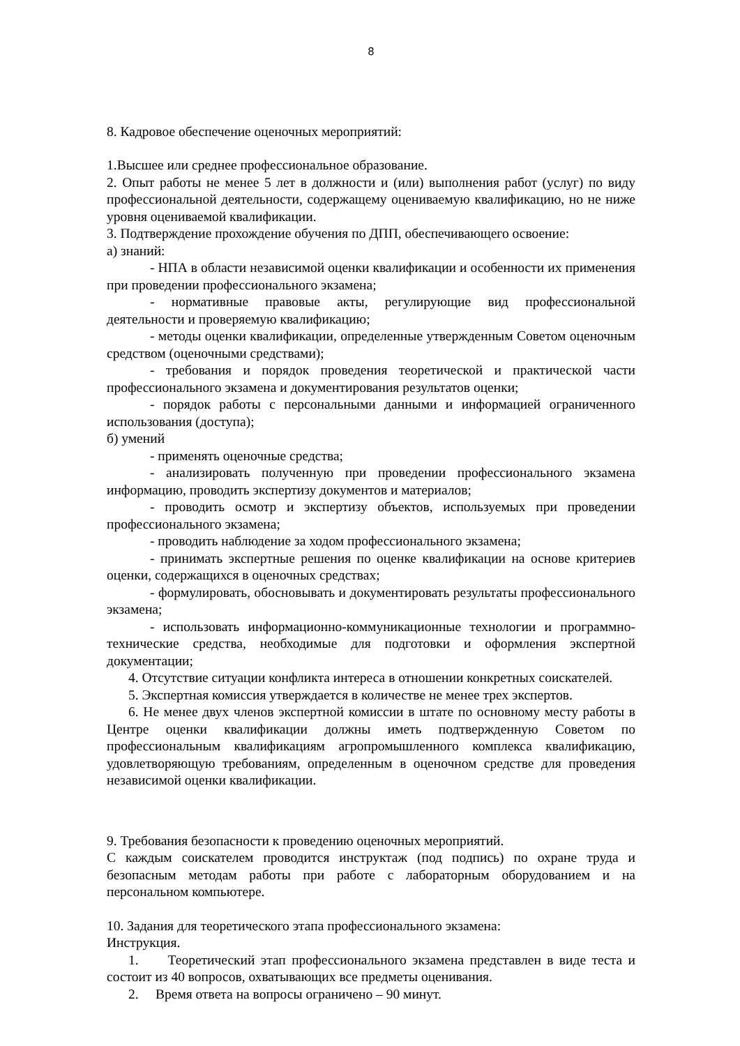8
8. Кадровое обеспечение оценочных мероприятий:
1.Высшее или среднее профессиональное образование.
2. Опыт работы не менее 5 лет в должности и (или) выполнения работ (услуг) по виду профессиональной деятельности, содержащему оцениваемую квалификацию, но не ниже уровня оцениваемой квалификации.
3. Подтверждение прохождение обучения по ДПП, обеспечивающего освоение:
а) знаний:
- НПА в области независимой оценки квалификации и особенности их применения при проведении профессионального экзамена;
- нормативные правовые акты, регулирующие вид профессиональной деятельности и проверяемую квалификацию;
- методы оценки квалификации, определенные утвержденным Советом оценочным средством (оценочными средствами);
- требования и порядок проведения теоретической и практической части профессионального экзамена и документирования результатов оценки;
- порядок работы с персональными данными и информацией ограниченного использования (доступа);
б) умений
- применять оценочные средства;
- анализировать полученную при проведении профессионального экзамена информацию, проводить экспертизу документов и материалов;
- проводить осмотр и экспертизу объектов, используемых при проведении профессионального экзамена;
- проводить наблюдение за ходом профессионального экзамена;
- принимать экспертные решения по оценке квалификации на основе критериев оценки, содержащихся в оценочных средствах;
- формулировать, обосновывать и документировать результаты профессионального экзамена;
- использовать информационно-коммуникационные технологии и программно-технические средства, необходимые для подготовки и оформления экспертной документации;
4. Отсутствие ситуации конфликта интереса в отношении конкретных соискателей.
5. Экспертная комиссия утверждается в количестве не менее трех экспертов.
6. Не менее двух членов экспертной комиссии в штате по основному месту работы в Центре оценки квалификации должны иметь подтвержденную Советом по профессиональным квалификациям агропромышленного комплекса квалификацию, удовлетворяющую требованиям, определенным в оценочном средстве для проведения независимой оценки квалификации.
9. Требования безопасности к проведению оценочных мероприятий.
С каждым соискателем проводится инструктаж (под подпись) по охране труда и безопасным методам работы при работе с лабораторным оборудованием и на персональном компьютере.
10. Задания для теоретического этапа профессионального экзамена:
Инструкция.
1. Теоретический этап профессионального экзамена представлен в виде теста и состоит из 40 вопросов, охватывающих все предметы оценивания.
2. Время ответа на вопросы ограничено – 90 минут.